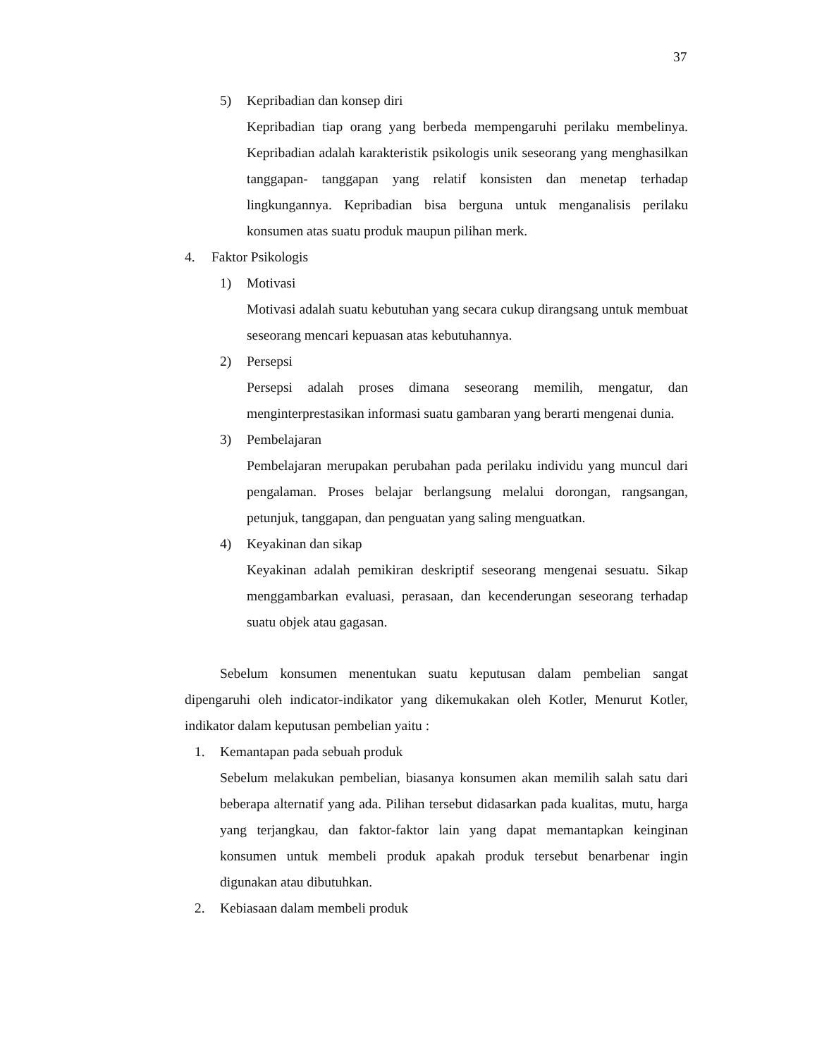37
5) Kepribadian dan konsep diri
Kepribadian tiap orang yang berbeda mempengaruhi perilaku membelinya. Kepribadian adalah karakteristik psikologis unik seseorang yang menghasilkan tanggapan- tanggapan yang relatif konsisten dan menetap terhadap lingkungannya. Kepribadian bisa berguna untuk menganalisis perilaku konsumen atas suatu produk maupun pilihan merk.
4. Faktor Psikologis
1) Motivasi
Motivasi adalah suatu kebutuhan yang secara cukup dirangsang untuk membuat seseorang mencari kepuasan atas kebutuhannya.
2) Persepsi
Persepsi adalah proses dimana seseorang memilih, mengatur, dan menginterprestasikan informasi suatu gambaran yang berarti mengenai dunia.
3) Pembelajaran
Pembelajaran merupakan perubahan pada perilaku individu yang muncul dari pengalaman. Proses belajar berlangsung melalui dorongan, rangsangan, petunjuk, tanggapan, dan penguatan yang saling menguatkan.
4) Keyakinan dan sikap
Keyakinan adalah pemikiran deskriptif seseorang mengenai sesuatu. Sikap menggambarkan evaluasi, perasaan, dan kecenderungan seseorang terhadap suatu objek atau gagasan.
Sebelum konsumen menentukan suatu keputusan dalam pembelian sangat dipengaruhi oleh indicator-indikator yang dikemukakan oleh Kotler, Menurut Kotler, indikator dalam keputusan pembelian yaitu :
1. Kemantapan pada sebuah produk
Sebelum melakukan pembelian, biasanya konsumen akan memilih salah satu dari beberapa alternatif yang ada. Pilihan tersebut didasarkan pada kualitas, mutu, harga yang terjangkau, dan faktor-faktor lain yang dapat memantapkan keinginan konsumen untuk membeli produk apakah produk tersebut benarbenar ingin digunakan atau dibutuhkan.
2. Kebiasaan dalam membeli produk